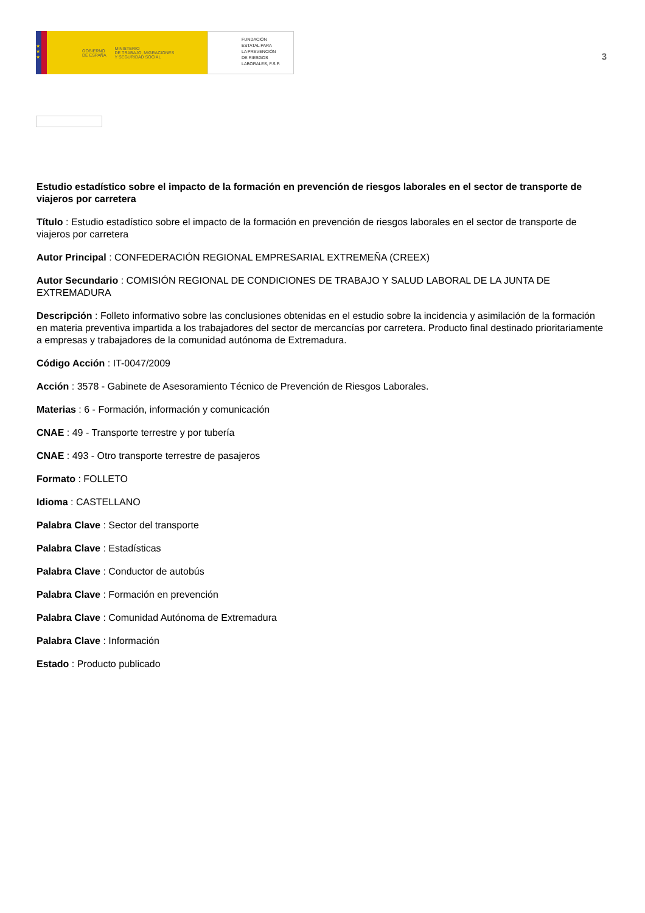★
★
★
GOBIERNO
DE ESPAÑA MINISTERIO
DE TRABAJO, MIGRACIONES
Y SEGURIDAD SOCIAL
FUNDACIÓN
ESTATAL PARA
LA PREVENCIÓN
DE RIESGOS
LABORALES, F.S.P.
3
Estudio estadístico sobre el impacto de la formación en prevención de riesgos laborales en el sector de transporte de viajeros por carretera
Título : Estudio estadístico sobre el impacto de la formación en prevención de riesgos laborales en el sector de transporte de viajeros por carretera
Autor Principal : CONFEDERACIÓN REGIONAL EMPRESARIAL EXTREMEÑA (CREEX)
Autor Secundario : COMISIÓN REGIONAL DE CONDICIONES DE TRABAJO Y SALUD LABORAL DE LA JUNTA DE EXTREMADURA
Descripción : Folleto informativo sobre las conclusiones obtenidas en el estudio sobre la incidencia y asimilación de la formación en materia preventiva impartida a los trabajadores del sector de mercancías por carretera. Producto final destinado prioritariamente a empresas y trabajadores de la comunidad autónoma de Extremadura.
Código Acción : IT-0047/2009
Acción : 3578 - Gabinete de Asesoramiento Técnico de Prevención de Riesgos Laborales.
Materias : 6 - Formación, información y comunicación
CNAE : 49 - Transporte terrestre y por tubería
CNAE : 493 - Otro transporte terrestre de pasajeros
Formato : FOLLETO
Idioma : CASTELLANO
Palabra Clave : Sector del transporte
Palabra Clave : Estadísticas
Palabra Clave : Conductor de autobús
Palabra Clave : Formación en prevención
Palabra Clave : Comunidad Autónoma de Extremadura
Palabra Clave : Información
Estado : Producto publicado